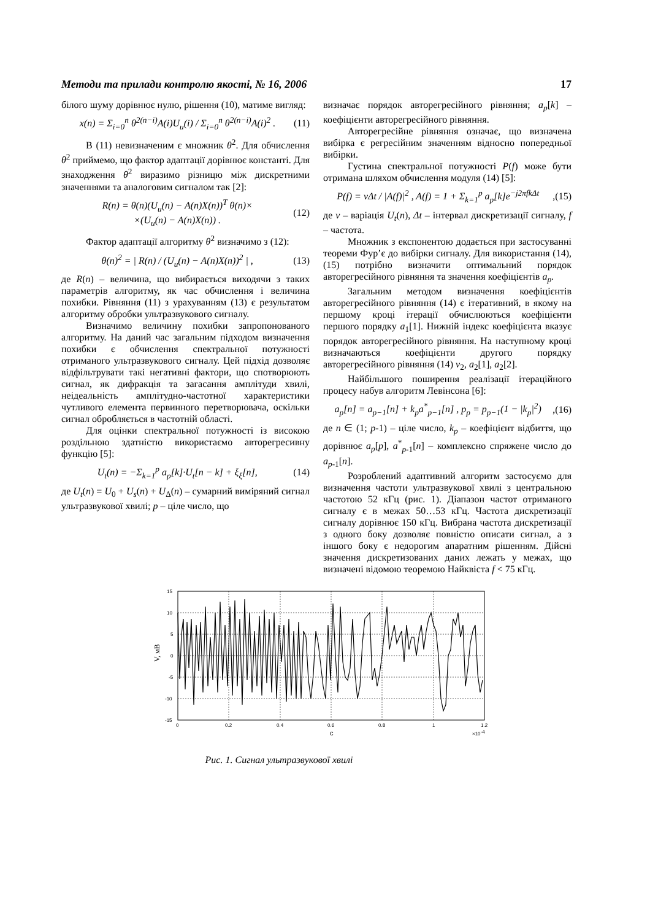Методи та прилади контролю якості, № 16, 2006 17
білого шуму дорівнює нулю, рішення (10), матиме вигляд:
x(n) = Σ<sub>i=0</sub><sup>n</sup> θ<sup>2(n−i)</sup>A(i)U<sub>u</sub>(i) / Σ<sub>i=0</sub><sup>n</sup> θ<sup>2(n−i)</sup>A(i)<sup>2</sup> . (11)
В (11) невизначеним є множник θ<sup>2</sup>. Для обчислення θ<sup>2</sup> приймемо, що фактор адаптації дорівнює константі. Для знаходження θ<sup>2</sup> виразимо різницю між дискретними значеннями та аналоговим сигналом так [2]:
R(n) = θ(n)(U<sub>u</sub>(n) − A(n)X(n))<sup>T</sup> θ(n)×
×(U<sub>u</sub>(n) − A(n)X(n)) . (12)
Фактор адаптації алгоритму θ<sup>2</sup> визначимо з (12):
θ(n)<sup>2</sup> = | R(n) / (U<sub>u</sub>(n) − A(n)X(n))<sup>2</sup> | , (13)
де R(n) – величина, що вибирається виходячи з таких параметрів алгоритму, як час обчислення і величина похибки. Рівняння (11) з урахуванням (13) є результатом алгоритму обробки ультразвукового сигналу.
Визначимо величину похибки запропонованого алгоритму. На даний час загальним підходом визначення похибки є обчислення спектральної потужності отриманого ультразвукового сигналу. Цей підхід дозволяє відфільтрувати такі негативні фактори, що спотворюють сигнал, як дифракція та загасання амплітуди хвилі, неідеальність амплітудно-частотної характеристики чутливого елемента первинного перетворювача, оскільки сигнал обробляється в частотній області.
Для оцінки спектральної потужності із високою роздільною здатністю використаємо авторегресивну функцію [5]:
U<sub>t</sub>(n) = −Σ<sub>k=1</sub><sup>p</sup> a<sub>p</sub>[k]·U<sub>t</sub>[n − k] + ξ<sub>ξ</sub>[n], (14)
де U<sub>t</sub>(n) = U<sub>0</sub> + U<sub>s</sub>(n) + U<sub>Δ</sub>(n) – сумарний виміряний сигнал ультразвукової хвилі; p – ціле число, що
визначає порядок авторегресійного рівняння; a<sub>p</sub>[k] – коефіцієнти авторегресійного рівняння.
Авторегресійне рівняння означає, що визначена вибірка є регресійним значенням відносно попередньої вибірки.
Густина спектральної потужності P(f) може бути отримана шляхом обчислення модуля (14) [5]:
P(f) = vΔt / |A(f)|<sup>2</sup> , A(f) = 1 + Σ<sub>k=1</sub><sup>p</sup> a<sub>p</sub>[k]e<sup>−j2πfkΔt</sup>,(15)
де v – варіація U<sub>t</sub>(n), Δt – інтервал дискретизації сигналу, f – частота.
Множник з експонентою додається при застосуванні теореми Фур’є до вибірки сигналу. Для використання (14), (15) потрібно визначити оптимальний порядок авторегресійного рівняння та значення коефіцієнтів a<sub>p</sub>.
Загальним методом визначення коефіцієнтів авторегресійного рівняння (14) є ітеративний, в якому на першому кроці ітерації обчислюються коефіцієнти першого порядку a<sub>1</sub>[1]. Нижній індекс коефіцієнта вказує порядок авторегресійного рівняння. На наступному кроці визначаються коефіцієнти другого порядку авторегресійного рівняння (14) v<sub>2</sub>, a<sub>2</sub>[1], a<sub>2</sub>[2].
Найбільшого поширення реалізації ітераційного процесу набув алгоритм Левінсона [6]:
a<sub>p</sub>[n] = a<sub>p−1</sub>[n] + k<sub>p</sub>a<sup>*</sup><sub>p−1</sub>[n] , p<sub>p</sub> = p<sub>p−1</sub>(1 − |k<sub>p</sub>|<sup>2</sup>),(16)
де n ∈ (1; p-1) – ціле число, k<sub>p</sub> – коефіцієнт відбиття, що дорівнює a<sub>p</sub>[p], a<sup>*</sup><sub>p-1</sub>[n] – комплексно спряжене число до a<sub>p</sub><sub>-1</sub>[n].
Розроблений адаптивний алгоритм застосуємо для визначення частоти ультразвукової хвилі з центральною частотою 52 кГц (рис. 1). Діапазон частот отриманого сигналу є в межах 50…53 кГц. Частота дискретизації сигналу дорівнює 150 кГц. Вибрана частота дискретизації з одного боку дозволяє повністю описати сигнал, а з іншого боку є недорогим апаратним рішенням. Дійсні значення дискретизованих даних лежать у межах, що визначені відомою теоремою Найквіста f < 75 кГц.
15
10
5
0
-5
-10
-15
0
0.2
0.4
0.6
0.8
1
1.2
с
×10-4
V, мВ
Рис. 1. Сигнал ультразвукової хвилі